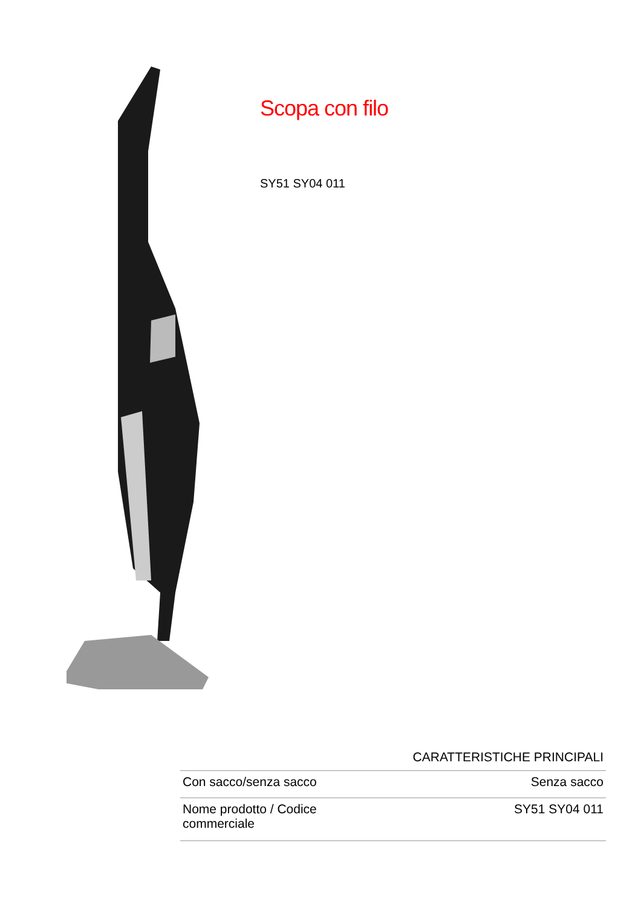Scopa con filo
SY51 SY04 011
CARATTERISTICHE PRINCIPALI
| Con sacco/senza sacco | Senza sacco |
| Nome prodotto / Codice commerciale | SY51 SY04 011 |